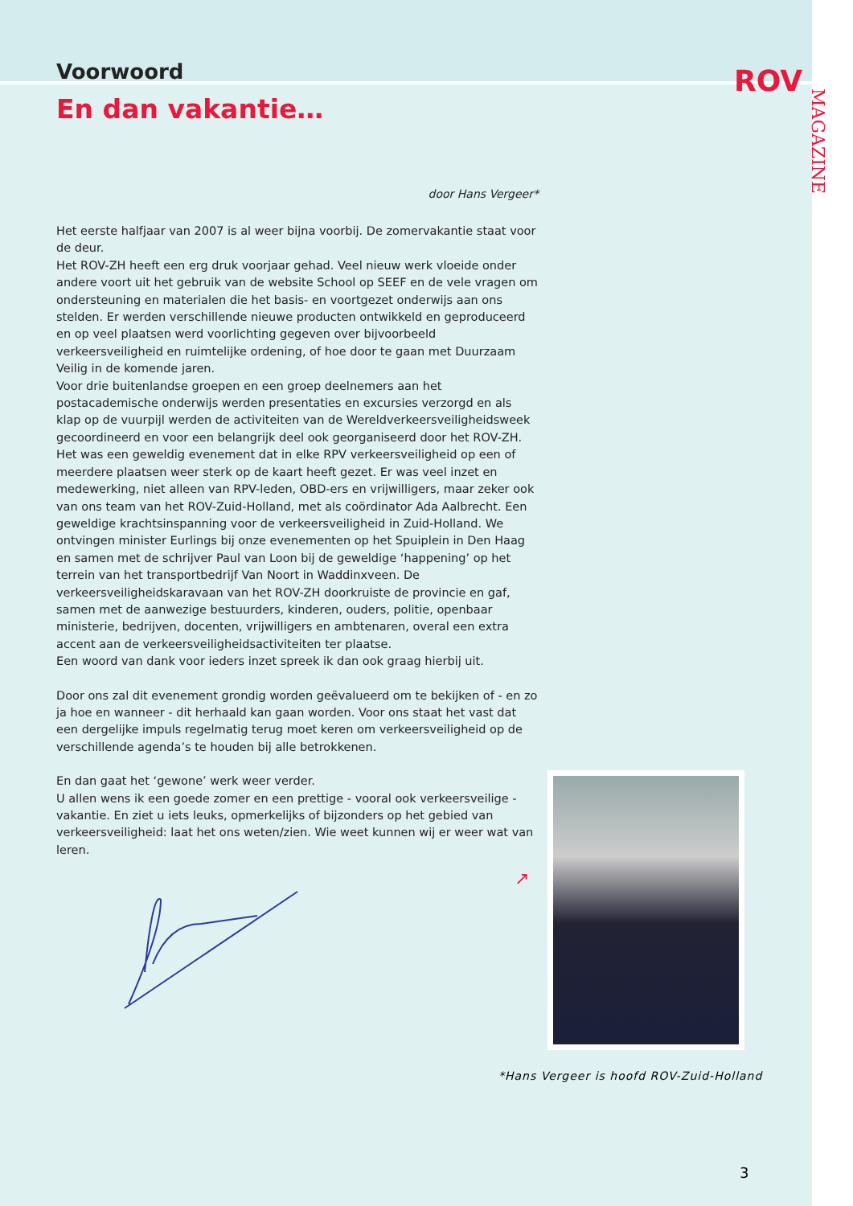ROV
MAGAZINE
Voorwoord
En dan vakantie…
door Hans Vergeer*
Het eerste halfjaar van 2007 is al weer bijna voorbij. De zomervakantie staat voor de deur.
Het ROV-ZH heeft een erg druk voorjaar gehad. Veel nieuw werk vloeide onder andere voort uit het gebruik van de website School op SEEF en de vele vragen om ondersteuning en materialen die het basis- en voortgezet onderwijs aan ons stelden. Er werden verschillende nieuwe producten ontwikkeld en geproduceerd en op veel plaatsen werd voorlichting gegeven over bijvoorbeeld verkeersveiligheid en ruimtelijke ordening, of hoe door te gaan met Duurzaam Veilig in de komende jaren.
Voor drie buitenlandse groepen en een groep deelnemers aan het postacademische onderwijs werden presentaties en excursies verzorgd en als klap op de vuurpijl werden de activiteiten van de Wereldverkeersveiligheidsweek gecoordineerd en voor een belangrijk deel ook georganiseerd door het ROV-ZH. Het was een geweldig evenement dat in elke RPV verkeersveiligheid op een of meerdere plaatsen weer sterk op de kaart heeft gezet. Er was veel inzet en medewerking, niet alleen van RPV-leden, OBD-ers en vrijwilligers, maar zeker ook van ons team van het ROV-Zuid-Holland, met als coördinator Ada Aalbrecht. Een geweldige krachtsinspanning voor de verkeersveiligheid in Zuid-Holland. We ontvingen minister Eurlings bij onze evenementen op het Spuiplein in Den Haag en samen met de schrijver Paul van Loon bij de geweldige ‘happening’ op het terrein van het transportbedrijf Van Noort in Waddinxveen. De verkeersveiligheidskaravaan van het ROV-ZH doorkruiste de provincie en gaf, samen met de aanwezige bestuurders, kinderen, ouders, politie, openbaar ministerie, bedrijven, docenten, vrijwilligers en ambtenaren, overal een extra accent aan de verkeersveiligheidsactiviteiten ter plaatse.
Een woord van dank voor ieders inzet spreek ik dan ook graag hierbij uit.
Door ons zal dit evenement grondig worden geëvalueerd om te bekijken of - en zo ja hoe en wanneer - dit herhaald kan gaan worden. Voor ons staat het vast dat een dergelijke impuls regelmatig terug moet keren om verkeersveiligheid op de verschillende agenda’s te houden bij alle betrokkenen.
En dan gaat het ‘gewone’ werk weer verder.
U allen wens ik een goede zomer en een prettige - vooral ook verkeersveilige - vakantie. En ziet u iets leuks, opmerkelijks of bijzonders op het gebied van verkeersveiligheid: laat het ons weten/zien. Wie weet kunnen wij er weer wat van leren.
↗
*Hans Vergeer is hoofd ROV-Zuid-Holland
3